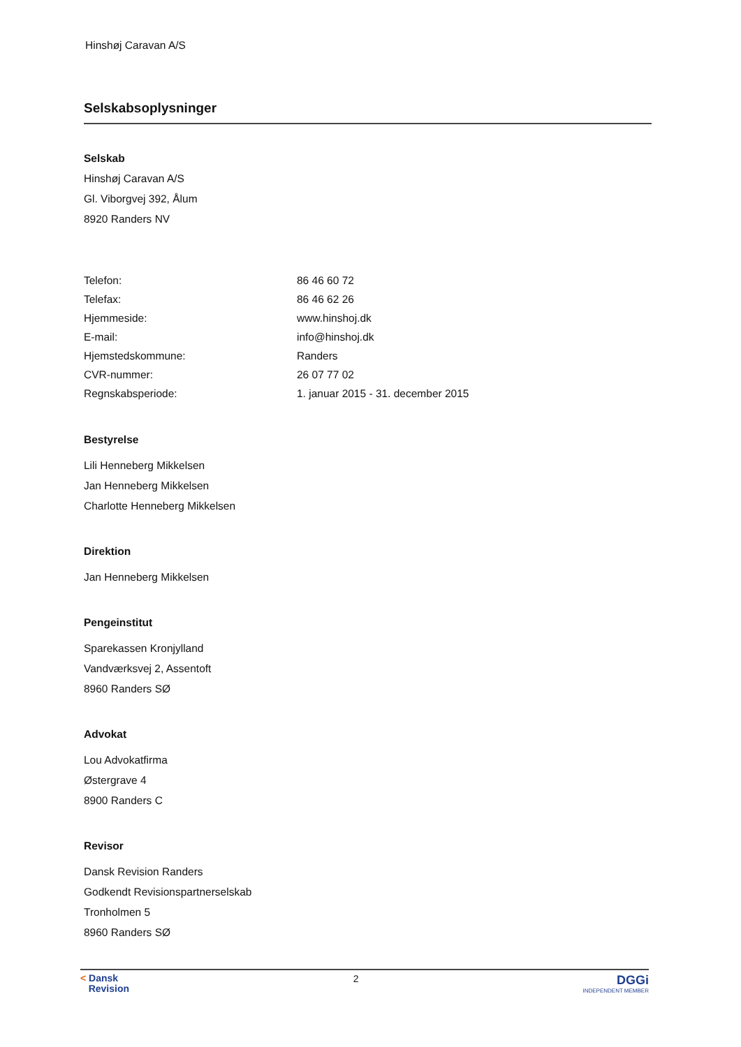Hinshøj Caravan A/S
Selskabsoplysninger
Selskab
Hinshøj Caravan A/S
Gl. Viborgvej 392, Ålum
8920 Randers NV
| Telefon: | 86 46 60 72 |
| Telefax: | 86 46 62 26 |
| Hjemmeside: | www.hinshoj.dk |
| E-mail: | info@hinshoj.dk |
| Hjemstedskommune: | Randers |
| CVR-nummer: | 26 07 77 02 |
| Regnskabsperiode: | 1. januar 2015 - 31. december 2015 |
Bestyrelse
Lili Henneberg Mikkelsen
Jan Henneberg Mikkelsen
Charlotte Henneberg Mikkelsen
Direktion
Jan Henneberg Mikkelsen
Pengeinstitut
Sparekassen Kronjylland
Vandværksvej 2, Assentoft
8960 Randers SØ
Advokat
Lou Advokatfirma
Østergrave 4
8900 Randers C
Revisor
Dansk Revision Randers
Godkendt Revisionspartnerselskab
Tronholmen 5
8960 Randers SØ
< Dansk
Revision
2
DGGi
INDEPENDENT MEMBER